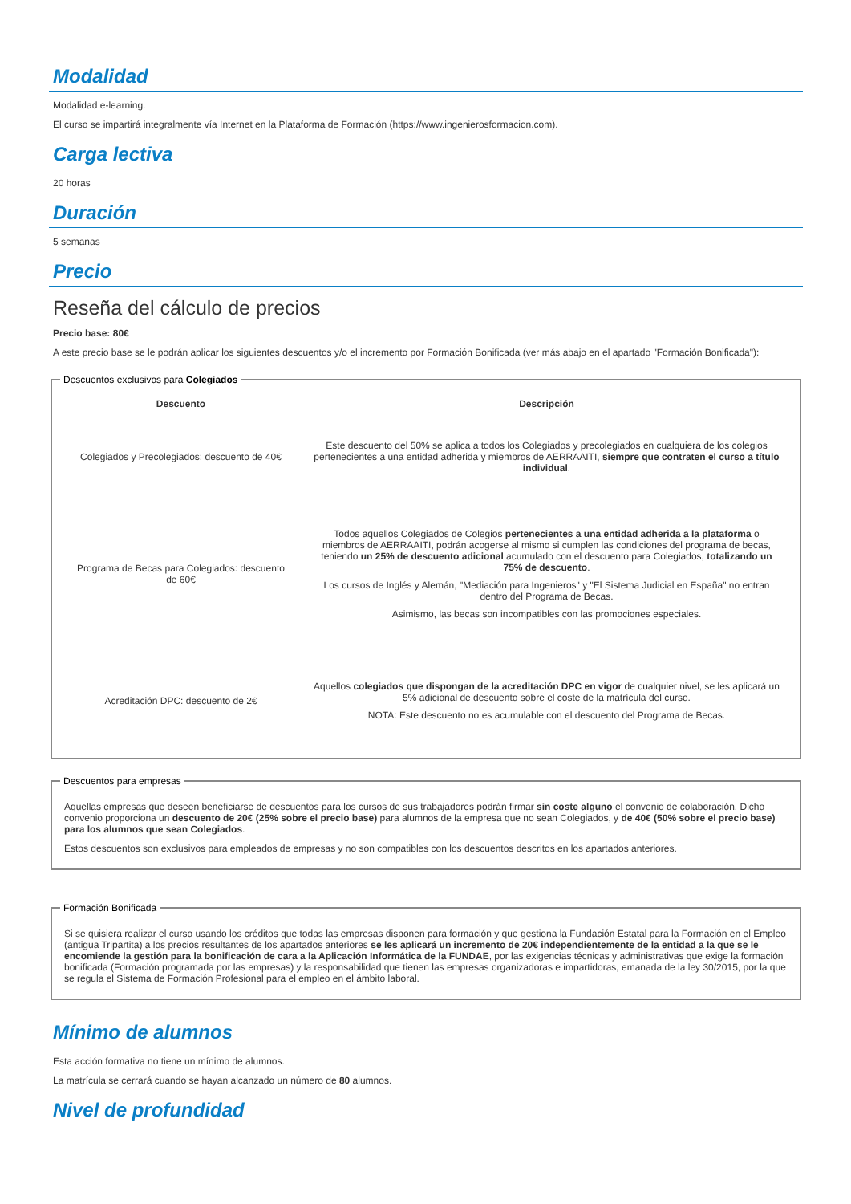Modalidad
Modalidad e-learning.
El curso se impartirá integralmente vía Internet en la Plataforma de Formación (https://www.ingenierosformacion.com).
Carga lectiva
20 horas
Duración
5 semanas
Precio
Reseña del cálculo de precios
Precio base: 80€
A este precio base se le podrán aplicar los siguientes descuentos y/o el incremento por Formación Bonificada (ver más abajo en el apartado "Formación Bonificada"):
Descuentos exclusivos para Colegiados
| Descuento | Descripción |
| --- | --- |
| Colegiados y Precolegiados: descuento de 40€ | Este descuento del 50% se aplica a todos los Colegiados y precolegiados en cualquiera de los colegios pertenecientes a una entidad adherida y miembros de AERRAAITI, siempre que contraten el curso a título individual . |
| Programa de Becas para Colegiados: descuento de 60€ | Todos aquellos Colegiados de Colegios pertenecientes a una entidad adherida a la plataforma o miembros de AERRAAITI, podrán acogerse al mismo si cumplen las condiciones del programa de becas , teniendo un 25% de descuento adicional acumulado con el descuento para Colegiados, totalizando un 75% de descuento . Los cursos de Inglés y Alemán, "Mediación para Ingenieros" y "El Sistema Judicial en España" no entran dentro del Programa de Becas. Asimismo, las becas son incompatibles con las promociones especiales. |
| Acreditación DPC: descuento de 2€ | Aquellos colegiados que dispongan de la acreditación DPC en vigor de cualquier nivel, se les aplicará un 5% adicional de descuento sobre el coste de la matrícula del curso. NOTA: Este descuento no es acumulable con el descuento del Programa de Becas. |
Descuentos para empresas
Aquellas empresas que deseen beneficiarse de descuentos para los cursos de sus trabajadores podrán firmar sin coste alguno el convenio de colaboración. Dicho convenio proporciona un descuento de 20€ (25% sobre el precio base) para alumnos de la empresa que no sean Colegiados, y de 40€ (50% sobre el precio base) para los alumnos que sean Colegiados.
Estos descuentos son exclusivos para empleados de empresas y no son compatibles con los descuentos descritos en los apartados anteriores.
Formación Bonificada
Si se quisiera realizar el curso usando los créditos que todas las empresas disponen para formación y que gestiona la Fundación Estatal para la Formación en el Empleo (antigua Tripartita) a los precios resultantes de los apartados anteriores se les aplicará un incremento de 20€ independientemente de la entidad a la que se le encomiende la gestión para la bonificación de cara a la Aplicación Informática de la FUNDAE, por las exigencias técnicas y administrativas que exige la formación bonificada (Formación programada por las empresas) y la responsabilidad que tienen las empresas organizadoras e impartidoras, emanada de la ley 30/2015, por la que se regula el Sistema de Formación Profesional para el empleo en el ámbito laboral.
Mínimo de alumnos
Esta acción formativa no tiene un mínimo de alumnos.
La matrícula se cerrará cuando se hayan alcanzado un número de 80 alumnos.
Nivel de profundidad